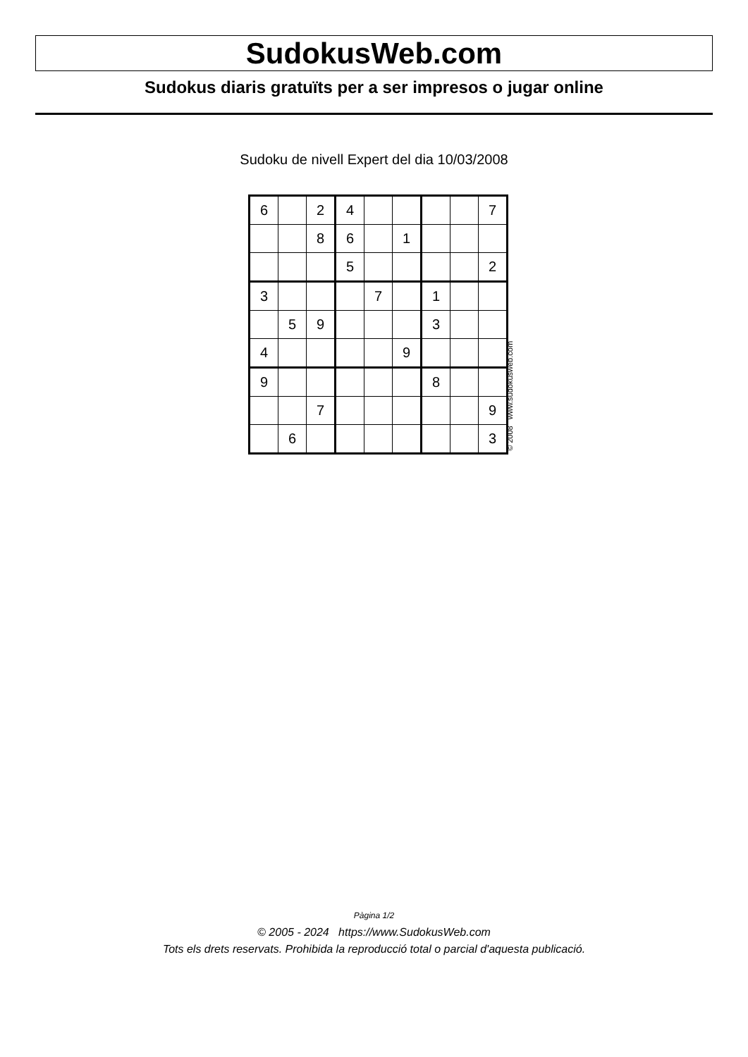SudokusWeb.com
Sudokus diaris gratuïts per a ser impresos o jugar online
Sudoku de nivell Expert del dia 10/03/2008
| 6 | | 2 | 4 | | | | | 7 |
| | | 8 | 6 | | 1 | | | |
| | | | 5 | | | | | 2 |
| 3 | | | | 7 | | 1 | | |
| | 5 | 9 | | | | 3 | | |
| 4 | | | | | 9 | | | |
| 9 | | | | | | 8 | | |
| | | 7 | | | | | | 9 |
| | 6 | | | | | | | 3 |
© 2008 www.sudokusweb.com
Pàgina 1/2
© 2005 - 2024 https://www.SudokusWeb.com
Tots els drets reservats. Prohibida la reproducció total o parcial d'aquesta publicació.